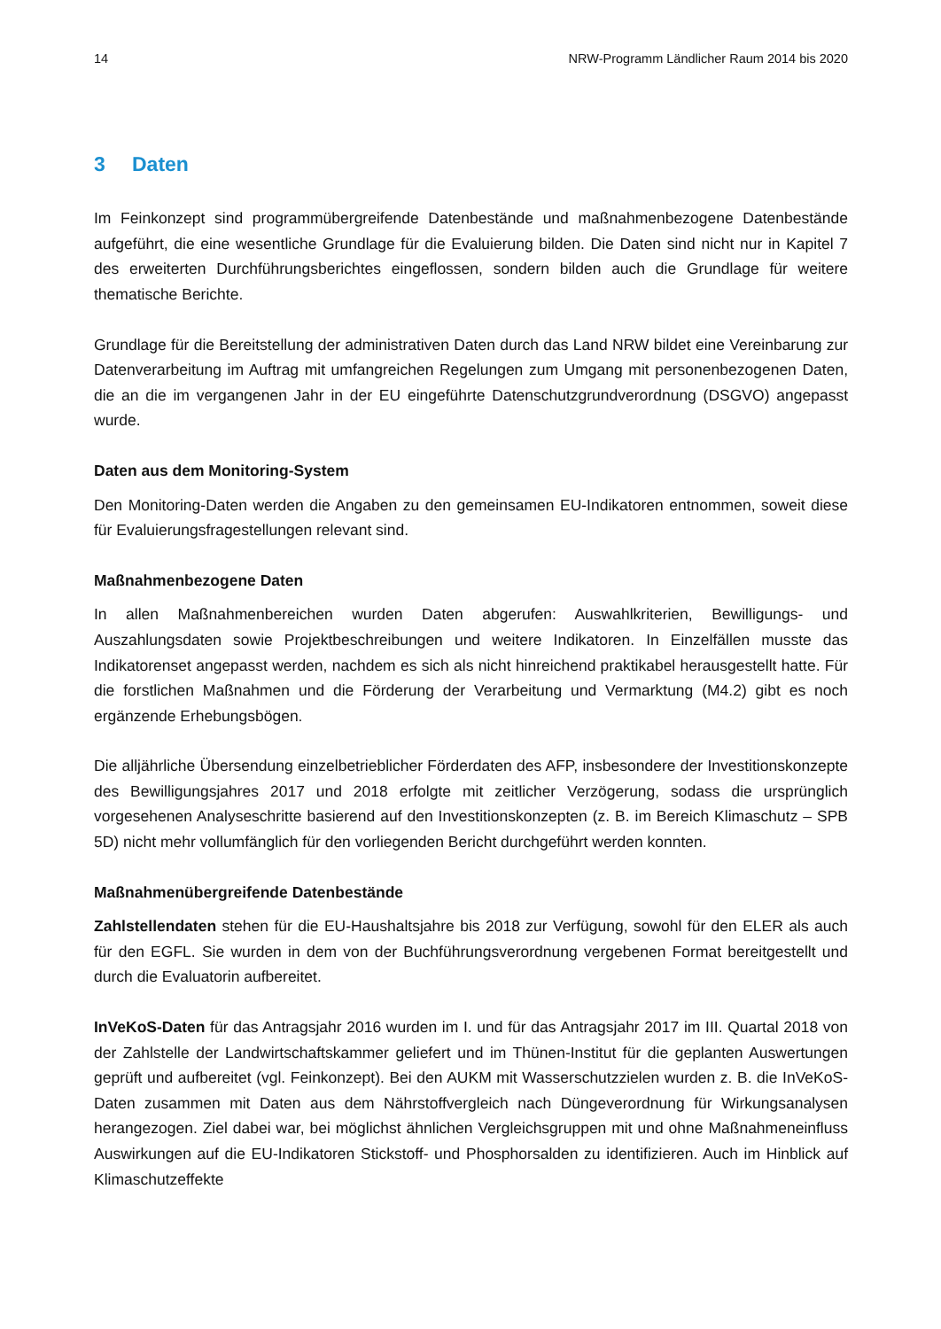14 NRW-Programm Ländlicher Raum 2014 bis 2020
3 Daten
Im Feinkonzept sind programmübergreifende Datenbestände und maßnahmenbezogene Datenbestände aufgeführt, die eine wesentliche Grundlage für die Evaluierung bilden. Die Daten sind nicht nur in Kapitel 7 des erweiterten Durchführungsberichtes eingeflossen, sondern bilden auch die Grundlage für weitere thematische Berichte.
Grundlage für die Bereitstellung der administrativen Daten durch das Land NRW bildet eine Vereinbarung zur Datenverarbeitung im Auftrag mit umfangreichen Regelungen zum Umgang mit personenbezogenen Daten, die an die im vergangenen Jahr in der EU eingeführte Datenschutzgrundverordnung (DSGVO) angepasst wurde.
Daten aus dem Monitoring-System
Den Monitoring-Daten werden die Angaben zu den gemeinsamen EU-Indikatoren entnommen, soweit diese für Evaluierungsfragestellungen relevant sind.
Maßnahmenbezogene Daten
In allen Maßnahmenbereichen wurden Daten abgerufen: Auswahlkriterien, Bewilligungs- und Auszahlungsdaten sowie Projektbeschreibungen und weitere Indikatoren. In Einzelfällen musste das Indikatorenset angepasst werden, nachdem es sich als nicht hinreichend praktikabel herausgestellt hatte. Für die forstlichen Maßnahmen und die Förderung der Verarbeitung und Vermarktung (M4.2) gibt es noch ergänzende Erhebungsbögen.
Die alljährliche Übersendung einzelbetrieblicher Förderdaten des AFP, insbesondere der Investitionskonzepte des Bewilligungsjahres 2017 und 2018 erfolgte mit zeitlicher Verzögerung, sodass die ursprünglich vorgesehenen Analyseschritte basierend auf den Investitionskonzepten (z. B. im Bereich Klimaschutz – SPB 5D) nicht mehr vollumfänglich für den vorliegenden Bericht durchgeführt werden konnten.
Maßnahmenübergreifende Datenbestände
Zahlstellendaten stehen für die EU-Haushaltsjahre bis 2018 zur Verfügung, sowohl für den ELER als auch für den EGFL. Sie wurden in dem von der Buchführungsverordnung vergebenen Format bereitgestellt und durch die Evaluatorin aufbereitet.
InVeKoS-Daten für das Antragsjahr 2016 wurden im I. und für das Antragsjahr 2017 im III. Quartal 2018 von der Zahlstelle der Landwirtschaftskammer geliefert und im Thünen-Institut für die geplanten Auswertungen geprüft und aufbereitet (vgl. Feinkonzept). Bei den AUKM mit Wasserschutzzielen wurden z. B. die InVeKoS-Daten zusammen mit Daten aus dem Nährstoffvergleich nach Düngeverordnung für Wirkungsanalysen herangezogen. Ziel dabei war, bei möglichst ähnlichen Vergleichsgruppen mit und ohne Maßnahmeneinfluss Auswirkungen auf die EU-Indikatoren Stickstoff- und Phosphorsalden zu identifizieren. Auch im Hinblick auf Klimaschutzeffekte